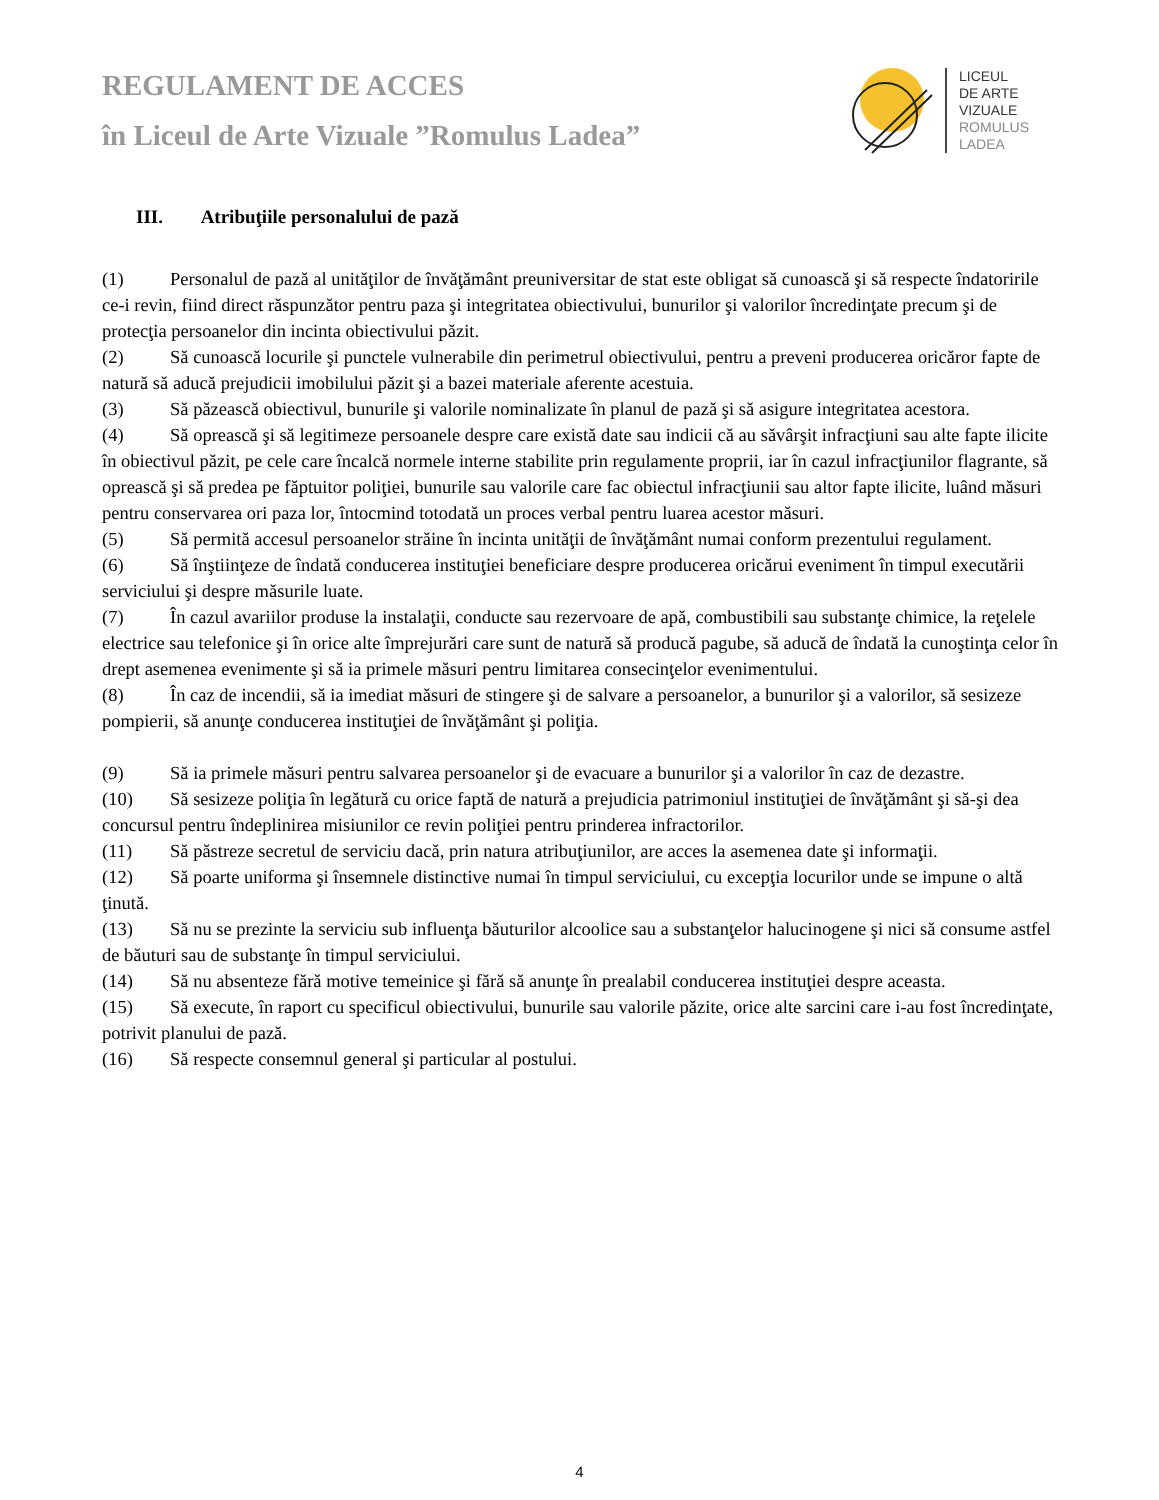REGULAMENT DE ACCES
în Liceul de Arte Vizuale ”Romulus Ladea”
LICEUL
DE ARTE
VIZUALE
ROMULUS
LADEA
III. Atribuţiile personalului de pază
(1) Personalul de pază al unităţilor de învăţământ preuniversitar de stat este obligat să cunoască şi să respecte îndatoririle ce-i revin, fiind direct răspunzător pentru paza şi integritatea obiectivului, bunurilor şi valorilor încredinţate precum şi de protecţia persoanelor din incinta obiectivului păzit.
(2) Să cunoască locurile şi punctele vulnerabile din perimetrul obiectivului, pentru a preveni producerea oricăror fapte de natură să aducă prejudicii imobilului păzit şi a bazei materiale aferente acestuia.
(3) Să păzească obiectivul, bunurile şi valorile nominalizate în planul de pază şi să asigure integritatea acestora.
(4) Să oprească şi să legitimeze persoanele despre care există date sau indicii că au săvârşit infracţiuni sau alte fapte ilicite în obiectivul păzit, pe cele care încalcă normele interne stabilite prin regulamente proprii, iar în cazul infracţiunilor flagrante, să oprească şi să predea pe făptuitor poliţiei, bunurile sau valorile care fac obiectul infracţiunii sau altor fapte ilicite, luând măsuri pentru conservarea ori paza lor, întocmind totodată un proces verbal pentru luarea acestor măsuri.
(5) Să permită accesul persoanelor străine în incinta unităţii de învăţământ numai conform prezentului regulament.
(6) Să înştiinţeze de îndată conducerea instituţiei beneficiare despre producerea oricărui eveniment în timpul executării serviciului şi despre măsurile luate.
(7) În cazul avariilor produse la instalaţii, conducte sau rezervoare de apă, combustibili sau substanţe chimice, la reţelele electrice sau telefonice şi în orice alte împrejurări care sunt de natură să producă pagube, să aducă de îndată la cunoştinţa celor în drept asemenea evenimente şi să ia primele măsuri pentru limitarea consecinţelor evenimentului.
(8) În caz de incendii, să ia imediat măsuri de stingere şi de salvare a persoanelor, a bunurilor şi a valorilor, să sesizeze pompierii, să anunţe conducerea instituţiei de învăţământ şi poliţia.
(9) Să ia primele măsuri pentru salvarea persoanelor şi de evacuare a bunurilor şi a valorilor în caz de dezastre.
(10) Să sesizeze poliţia în legătură cu orice faptă de natură a prejudicia patrimoniul instituţiei de învăţământ şi să-şi dea concursul pentru îndeplinirea misiunilor ce revin poliţiei pentru prinderea infractorilor.
(11) Să păstreze secretul de serviciu dacă, prin natura atribuţiunilor, are acces la asemenea date şi informaţii.
(12) Să poarte uniforma şi însemnele distinctive numai în timpul serviciului, cu excepţia locurilor unde se impune o altă ţinută.
(13) Să nu se prezinte la serviciu sub influenţa băuturilor alcoolice sau a substanţelor halucinogene şi nici să consume astfel de băuturi sau de substanţe în timpul serviciului.
(14) Să nu absenteze fără motive temeinice şi fără să anunţe în prealabil conducerea instituţiei despre aceasta.
(15) Să execute, în raport cu specificul obiectivului, bunurile sau valorile păzite, orice alte sarcini care i-au fost încredinţate, potrivit planului de pază.
(16) Să respecte consemnul general şi particular al postului.
4